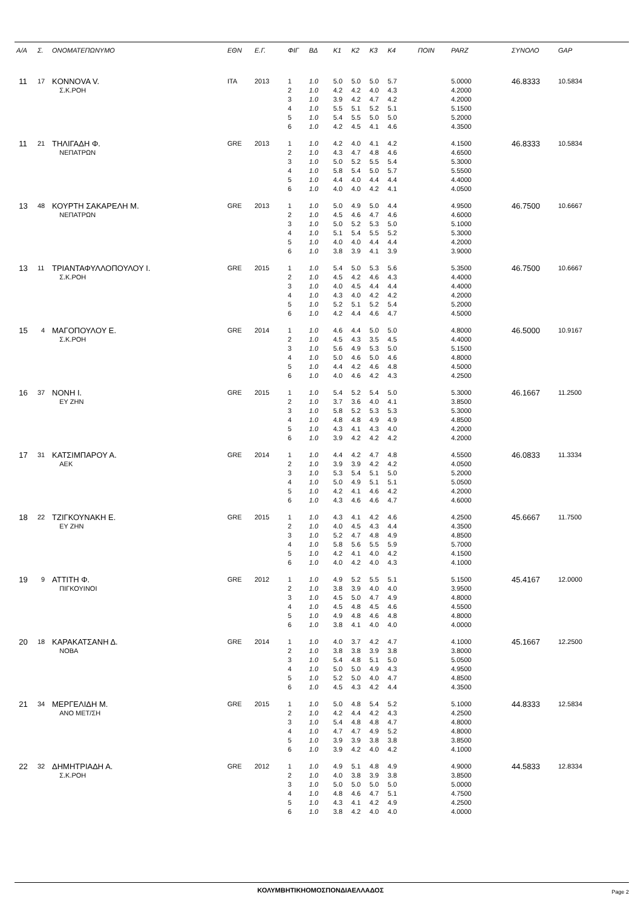| Α/Α | Σ. | ΟΝΟΜΑΤΕΠΩΝΥΜΟ | ΕΘΝ | Ε.Γ. | ΦΙΓ | ΒΔ | K1 | K2 | K3 | K4 | ΠΟΙΝ | PARZ | ΣΥΝΟΛΟ | GAP |
| --- | --- | --- | --- | --- | --- | --- | --- | --- | --- | --- | --- | --- | --- | --- |
| 11 | 17 | KONNOVA V. | ITA | 2013 | 1 | 1.0 | 5.0 | 5.0 | 5.0 | 5.7 | | 5.0000 | 46.8333 | 10.5834 |
| | | Σ.Κ.ΡΟΗ | | | 2 | 1.0 | 4.2 | 4.2 | 4.0 | 4.3 | | 4.2000 | | |
| | | | | | 3 | 1.0 | 3.9 | 4.2 | 4.7 | 4.2 | | 4.2000 | | |
| | | | | | 4 | 1.0 | 5.5 | 5.1 | 5.2 | 5.1 | | 5.1500 | | |
| | | | | | 5 | 1.0 | 5.4 | 5.5 | 5.0 | 5.0 | | 5.2000 | | |
| | | | | | 6 | 1.0 | 4.2 | 4.5 | 4.1 | 4.6 | | 4.3500 | | |
| 11 | 21 | ΤΗΛΙΓΑΔΗ Φ. | GRE | 2013 | 1 | 1.0 | 4.2 | 4.0 | 4.1 | 4.2 | | 4.1500 | 46.8333 | 10.5834 |
| | | ΝΕΠΑΤΡΩΝ | | | 2 | 1.0 | 4.3 | 4.7 | 4.8 | 4.6 | | 4.6500 | | |
| | | | | | 3 | 1.0 | 5.0 | 5.2 | 5.5 | 5.4 | | 5.3000 | | |
| | | | | | 4 | 1.0 | 5.8 | 5.4 | 5.0 | 5.7 | | 5.5500 | | |
| | | | | | 5 | 1.0 | 4.4 | 4.0 | 4.4 | 4.4 | | 4.4000 | | |
| | | | | | 6 | 1.0 | 4.0 | 4.0 | 4.2 | 4.1 | | 4.0500 | | |
| 13 | 48 | ΚΟΥΡΤΗ ΣΑΚΑΡΕΛΗ Μ. | GRE | 2013 | 1 | 1.0 | 5.0 | 4.9 | 5.0 | 4.4 | | 4.9500 | 46.7500 | 10.6667 |
| | | ΝΕΠΑΤΡΩΝ | | | 2 | 1.0 | 4.5 | 4.6 | 4.7 | 4.6 | | 4.6000 | | |
| | | | | | 3 | 1.0 | 5.0 | 5.2 | 5.3 | 5.0 | | 5.1000 | | |
| | | | | | 4 | 1.0 | 5.1 | 5.4 | 5.5 | 5.2 | | 5.3000 | | |
| | | | | | 5 | 1.0 | 4.0 | 4.0 | 4.4 | 4.4 | | 4.2000 | | |
| | | | | | 6 | 1.0 | 3.8 | 3.9 | 4.1 | 3.9 | | 3.9000 | | |
| 13 | 11 | ΤΡΙΑΝΤΑΦΥΛΛΟΠΟΥΛΟΥ Ι. | GRE | 2015 | 1 | 1.0 | 5.4 | 5.0 | 5.3 | 5.6 | | 5.3500 | 46.7500 | 10.6667 |
| | | Σ.Κ.ΡΟΗ | | | 2 | 1.0 | 4.5 | 4.2 | 4.6 | 4.3 | | 4.4000 | | |
| | | | | | 3 | 1.0 | 4.0 | 4.5 | 4.4 | 4.4 | | 4.4000 | | |
| | | | | | 4 | 1.0 | 4.3 | 4.0 | 4.2 | 4.2 | | 4.2000 | | |
| | | | | | 5 | 1.0 | 5.2 | 5.1 | 5.2 | 5.4 | | 5.2000 | | |
| | | | | | 6 | 1.0 | 4.2 | 4.4 | 4.6 | 4.7 | | 4.5000 | | |
| 15 | 4 | ΜΑΓΟΠΟΥΛΟΥ Ε. | GRE | 2014 | 1 | 1.0 | 4.6 | 4.4 | 5.0 | 5.0 | | 4.8000 | 46.5000 | 10.9167 |
| | | Σ.Κ.ΡΟΗ | | | 2 | 1.0 | 4.5 | 4.3 | 3.5 | 4.5 | | 4.4000 | | |
| | | | | | 3 | 1.0 | 5.6 | 4.9 | 5.3 | 5.0 | | 5.1500 | | |
| | | | | | 4 | 1.0 | 5.0 | 4.6 | 5.0 | 4.6 | | 4.8000 | | |
| | | | | | 5 | 1.0 | 4.4 | 4.2 | 4.6 | 4.8 | | 4.5000 | | |
| | | | | | 6 | 1.0 | 4.0 | 4.6 | 4.2 | 4.3 | | 4.2500 | | |
| 16 | 37 | ΝΟΝΗ Ι. | GRE | 2015 | 1 | 1.0 | 5.4 | 5.2 | 5.4 | 5.0 | | 5.3000 | 46.1667 | 11.2500 |
| | | ΕΥ ΖΗΝ | | | 2 | 1.0 | 3.7 | 3.6 | 4.0 | 4.1 | | 3.8500 | | |
| | | | | | 3 | 1.0 | 5.8 | 5.2 | 5.3 | 5.3 | | 5.3000 | | |
| | | | | | 4 | 1.0 | 4.8 | 4.8 | 4.9 | 4.9 | | 4.8500 | | |
| | | | | | 5 | 1.0 | 4.3 | 4.1 | 4.3 | 4.0 | | 4.2000 | | |
| | | | | | 6 | 1.0 | 3.9 | 4.2 | 4.2 | 4.2 | | 4.2000 | | |
| 17 | 31 | ΚΑΤΣΙΜΠΑΡΟΥ Α. | GRE | 2014 | 1 | 1.0 | 4.4 | 4.2 | 4.7 | 4.8 | | 4.5500 | 46.0833 | 11.3334 |
| | | ΑΕΚ | | | 2 | 1.0 | 3.9 | 3.9 | 4.2 | 4.2 | | 4.0500 | | |
| | | | | | 3 | 1.0 | 5.3 | 5.4 | 5.1 | 5.0 | | 5.2000 | | |
| | | | | | 4 | 1.0 | 5.0 | 4.9 | 5.1 | 5.1 | | 5.0500 | | |
| | | | | | 5 | 1.0 | 4.2 | 4.1 | 4.6 | 4.2 | | 4.2000 | | |
| | | | | | 6 | 1.0 | 4.3 | 4.6 | 4.6 | 4.7 | | 4.6000 | | |
| 18 | 22 | ΤΖΙΓΚΟΥΝΑΚΗ Ε. | GRE | 2015 | 1 | 1.0 | 4.3 | 4.1 | 4.2 | 4.6 | | 4.2500 | 45.6667 | 11.7500 |
| | | ΕΥ ΖΗΝ | | | 2 | 1.0 | 4.0 | 4.5 | 4.3 | 4.4 | | 4.3500 | | |
| | | | | | 3 | 1.0 | 5.2 | 4.7 | 4.8 | 4.9 | | 4.8500 | | |
| | | | | | 4 | 1.0 | 5.8 | 5.6 | 5.5 | 5.9 | | 5.7000 | | |
| | | | | | 5 | 1.0 | 4.2 | 4.1 | 4.0 | 4.2 | | 4.1500 | | |
| | | | | | 6 | 1.0 | 4.0 | 4.2 | 4.0 | 4.3 | | 4.1000 | | |
| 19 | 9 | ΑΤΤΙΤΗ Φ. | GRE | 2012 | 1 | 1.0 | 4.9 | 5.2 | 5.5 | 5.1 | | 5.1500 | 45.4167 | 12.0000 |
| | | ΠΙΓΚΟΥΙΝΟΙ | | | 2 | 1.0 | 3.8 | 3.9 | 4.0 | 4.0 | | 3.9500 | | |
| | | | | | 3 | 1.0 | 4.5 | 5.0 | 4.7 | 4.9 | | 4.8000 | | |
| | | | | | 4 | 1.0 | 4.5 | 4.8 | 4.5 | 4.6 | | 4.5500 | | |
| | | | | | 5 | 1.0 | 4.9 | 4.8 | 4.6 | 4.8 | | 4.8000 | | |
| | | | | | 6 | 1.0 | 3.8 | 4.1 | 4.0 | 4.0 | | 4.0000 | | |
| 20 | 18 | ΚΑΡΑΚΑΤΣΑΝΗ Δ. | GRE | 2014 | 1 | 1.0 | 4.0 | 3.7 | 4.2 | 4.7 | | 4.1000 | 45.1667 | 12.2500 |
| | | ΝΟΒΑ | | | 2 | 1.0 | 3.8 | 3.8 | 3.9 | 3.8 | | 3.8000 | | |
| | | | | | 3 | 1.0 | 5.4 | 4.8 | 5.1 | 5.0 | | 5.0500 | | |
| | | | | | 4 | 1.0 | 5.0 | 5.0 | 4.9 | 4.3 | | 4.9500 | | |
| | | | | | 5 | 1.0 | 5.2 | 5.0 | 4.0 | 4.7 | | 4.8500 | | |
| | | | | | 6 | 1.0 | 4.5 | 4.3 | 4.2 | 4.4 | | 4.3500 | | |
| 21 | 34 | ΜΕΡΓΕΛΙΔΗ Μ. | GRE | 2015 | 1 | 1.0 | 5.0 | 4.8 | 5.4 | 5.2 | | 5.1000 | 44.8333 | 12.5834 |
| | | ΑΝΟ ΜΕΤ/ΣΗ | | | 2 | 1.0 | 4.2 | 4.4 | 4.2 | 4.3 | | 4.2500 | | |
| | | | | | 3 | 1.0 | 5.4 | 4.8 | 4.8 | 4.7 | | 4.8000 | | |
| | | | | | 4 | 1.0 | 4.7 | 4.7 | 4.9 | 5.2 | | 4.8000 | | |
| | | | | | 5 | 1.0 | 3.9 | 3.9 | 3.8 | 3.8 | | 3.8500 | | |
| | | | | | 6 | 1.0 | 3.9 | 4.2 | 4.0 | 4.2 | | 4.1000 | | |
| 22 | 32 | ΔΗΜΗΤΡΙΑΔΗ Α. | GRE | 2012 | 1 | 1.0 | 4.9 | 5.1 | 4.8 | 4.9 | | 4.9000 | 44.5833 | 12.8334 |
| | | Σ.Κ.ΡΟΗ | | | 2 | 1.0 | 4.0 | 3.8 | 3.9 | 3.8 | | 3.8500 | | |
| | | | | | 3 | 1.0 | 5.0 | 5.0 | 5.0 | 5.0 | | 5.0000 | | |
| | | | | | 4 | 1.0 | 4.8 | 4.6 | 4.7 | 5.1 | | 4.7500 | | |
| | | | | | 5 | 1.0 | 4.3 | 4.1 | 4.2 | 4.9 | | 4.2500 | | |
| | | | | | 6 | 1.0 | 3.8 | 4.2 | 4.0 | 4.0 | | 4.0000 | | |
ΚΟΛΥΜΒΗΤΙΚΗΟΜΟΣΠΟΝΔΙΑΕΛΛΑΔΟΣ Page 2